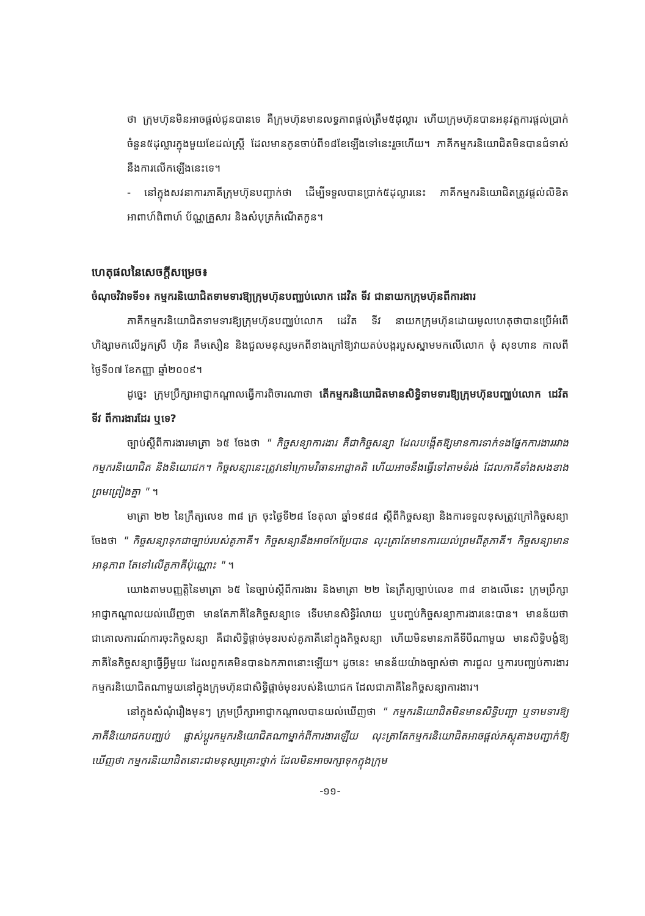ថា ក្រុមហ៊ុនមិនអាចផ្តល់ជូនបានទេ គឺក្រុមហ៊ុនមានលទ្ធភាពផ្តល់ត្រឹម៥ដុល្លារ ហើយក្រុមហ៊ុនបានអនុវត្តការផ្តល់ប្រាក់ចំនួន៥ដុល្លារក្នុងមួយខែដល់ស្ត្រី ដែលមានកូនចាប់ពី១៨ខែឡើងទៅនេះរួចហើយ។ ភាគីកម្មករនិយោជិតមិនបានជំទាស់នឹងការលើកឡើងនេះទេ។
- នៅក្នុងសវនាការភាគីក្រុមហ៊ុនបញ្ជាក់ថា ដើម្បីទទួលបានប្រាក់៥ដុល្លារនេះ ភាគីកម្មករនិយោជិតត្រូវផ្តល់លិខិតអាពាហ៍ពិពាហ៍ ប័ណ្ណគ្រួសារ និងសំបុត្រកំណើតកូន។
ហេតុផលនៃសេចក្តីសម្រេច៖
ចំណុចវិវាទទី១៖ កម្មករនិយោជិតទាមទារឱ្យក្រុមហ៊ុនបញ្ឈប់លោក ដេវិត ទីវ ជានាយកក្រុមហ៊ុនពីការងារ
ភាគីកម្មករនិយោជិតទាមទារឱ្យក្រុមហ៊ុនបញ្ឈប់លោក ដេវិត ទីវ នាយកក្រុមហ៊ុនដោយមូលហេតុថាបានប្រើអំពើហិង្សាមកលើអ្នកស្រី ហ៊ិន គឹមសឿន និងជួលមនុស្សមកពីខាងក្រៅឱ្យវាយតប់បង្ករបួសស្នាមមកលើលោក ចុំ សុខហាន កាលពីថ្ងៃទី០៧ ខែកញ្ញា ឆ្នាំ២០០៩។
ដូច្នេះ ក្រុមប្រឹក្សាអាជ្ញាកណ្តាលធ្វើការពិចារណាថា តើកម្មករនិយោជិតមានសិទ្ធិទាមទារឱ្យក្រុមហ៊ុនបញ្ឈប់លោក ដេវិត ទីវ ពីការងារដែរ ឬទេ?
ច្បាប់ស្តីពីការងារមាត្រា ៦៥ ចែងថា " កិច្ចសន្យាការងារ គឺជាកិច្ចសន្យា ដែលបង្កើតឱ្យមានការទាក់ទងផ្នែកការងាររវាងកម្មករនិយោជិត និងនិយោជក។ កិច្ចសន្យានេះត្រូវនៅក្រោមវិធានអាជ្ញាគតិ ហើយអាចនឹងធ្វើទៅតាមទំរង់ ដែលភាគីទាំងសងខាងព្រមព្រៀងគ្នា " ។
មាត្រា ២២ នៃក្រឹត្យលេខ ៣៨ ក្រ ចុះថ្ងៃទី២៨ ខែតុលា ឆ្នាំ១៩៨៨ ស្តីពីកិច្ចសន្យា និងការទទួលខុសត្រូវក្រៅកិច្ចសន្យាចែងថា " កិច្ចសន្យាទុកជាច្បាប់របស់គូភាគី។ កិច្ចសន្យានឹងអាចកែប្រែបាន លុះត្រាតែមានការយល់ព្រមពីគូភាគី។ កិច្ចសន្យាមានអានុភាព តែទៅលើគូភាគីប៉ុណ្ណោះ " ។
យោងតាមបញ្ញត្តិនៃមាត្រា ៦៥ នៃច្បាប់ស្តីពីការងារ និងមាត្រា ២២ នៃក្រឹត្យច្បាប់លេខ ៣៨ ខាងលើនេះ ក្រុមប្រឹក្សាអាជ្ញាកណ្តាលយល់ឃើញថា មានតែភាគីនៃកិច្ចសន្យាទេ ទើបមានសិទ្ធិរំលាយ ឬបញ្ចប់កិច្ចសន្យាការងារនេះបាន។ មានន័យថា ជាគោលការណ៍ការចុះកិច្ចសន្យា គឺជាសិទ្ធិផ្តាច់មុខរបស់គូភាគីនៅក្នុងកិច្ចសន្យា ហើយមិនមានភាគីទីបីណាមួយ មានសិទ្ធិបង្ខំឱ្យភាគីនៃកិច្ចសន្យាធ្វើអ្វីមួយ ដែលពួកគេមិនបានឯកភាពនោះឡើយ។ ដូចនេះ មានន័យយ៉ាងច្បាស់ថា ការជួល ឬការបញ្ឈប់ការងារកម្មករនិយោជិតណាមួយនៅក្នុងក្រុមហ៊ុនជាសិទ្ធិផ្តាច់មុខរបស់និយោជក ដែលជាភាគីនៃកិច្ចសន្យាការងារ។
នៅក្នុងសំណុំរឿងមុនៗ ក្រុមប្រឹក្សាអាជ្ញាកណ្តាលបានយល់ឃើញថា " កម្មករនិយោជិតមិនមានសិទ្ធិបញ្ជា ឬទាមទារឱ្យភាគីនិយោជកបញ្ឈប់ ផ្លាស់ប្តូរកម្មករនិយោជិតណាម្នាក់ពីការងារឡើយ លុះត្រាតែកម្មករនិយោជិតអាចផ្តល់ភស្តុតាងបញ្ជាក់ឱ្យឃើញថា កម្មករនិយោជិតនោះជាមនុស្សគ្រោះថ្នាក់ ដែលមិនអាចរក្សាទុកក្នុងក្រុម
-១១-